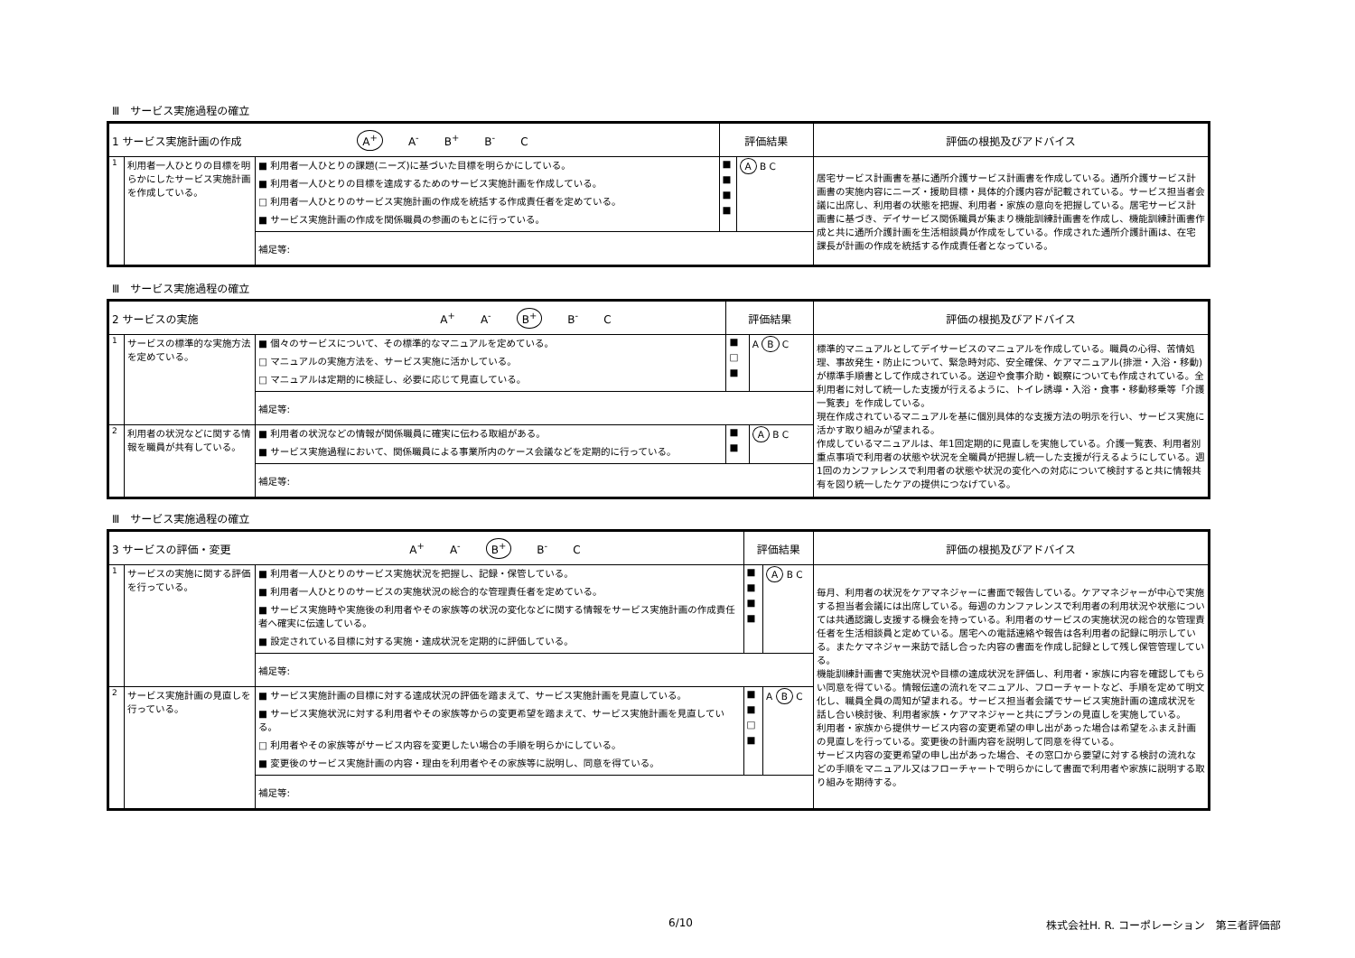Ⅲ　サービス実施過程の確立
| 1 サービス実施計画の作成 A<sup>+</sup> A<sup>-</sup> B<sup>+</sup> B<sup>-</sup> C | | | 評価結果 | | 評価の根拠及びアドバイス |
| 1 | 利用者一人ひとりの目標を明らかにしたサービス実施計画を作成している。 | ■ 利用者一人ひとりの課題(ニーズ)に基づいた目標を明らかにしている。 ■ 利用者一人ひとりの目標を達成するためのサービス実施計画を作成している。 □ 利用者一人ひとりのサービス実施計画の作成を統括する作成責任者を定めている。 ■ サービス実施計画の作成を関係職員の参画のもとに行っている。 | ■ ■ ■ ■ | A B C | 居宅サービス計画書を基に通所介護サービス計画書を作成している。通所介護サービス計画書の実施内容にニーズ・援助目標・具体的介護内容が記載されている。サービス担当者会議に出席し、利用者の状態を把握、利用者・家族の意向を把握している。居宅サービス計画書に基づき、デイサービス関係職員が集まり機能訓練計画書を作成し、機能訓練計画書作成と共に通所介護計画を生活相談員が作成をしている。作成された通所介護計画は、在宅課長が計画の作成を統括する作成責任者となっている。 |
| | | 補足等: | | | |
Ⅲ　サービス実施過程の確立
| 2 サービスの実施 A<sup>+</sup> A<sup>-</sup> B<sup>+</sup> B<sup>-</sup> C | | | 評価結果 | | 評価の根拠及びアドバイス |
| 1 | サービスの標準的な実施方法を定めている。 | ■ 個々のサービスについて、その標準的なマニュアルを定めている。 □ マニュアルの実施方法を、サービス実施に活かしている。 □ マニュアルは定期的に検証し、必要に応じて見直している。 | ■ □ ■ | A B C | 標準的マニュアルとしてデイサービスのマニュアルを作成している。職員の心得、苦情処理、事故発生・防止について、緊急時対応、安全確保、ケアマニュアル(排泄・入浴・移動)が標準手順書として作成されている。送迎や食事介助・観察についても作成されている。全利用者に対して統一した支援が行えるように、トイレ誘導・入浴・食事・移動移乗等「介護一覧表」を作成している。 現在作成されているマニュアルを基に個別具体的な支援方法の明示を行い、サービス実施に活かす取り組みが望まれる。 作成しているマニュアルは、年1回定期的に見直しを実施している。介護一覧表、利用者別重点事項で利用者の状態や状況を全職員が把握し統一した支援が行えるようにしている。週1回のカンファレンスで利用者の状態や状況の変化への対応について検討すると共に情報共有を図り統一したケアの提供につなげている。 |
| | | 補足等: | | | |
| 2 | 利用者の状況などに関する情報を職員が共有している。 | ■ 利用者の状況などの情報が関係職員に確実に伝わる取組がある。 ■ サービス実施過程において、関係職員による事業所内のケース会議などを定期的に行っている。 | ■ ■ | A B C | |
| | | 補足等: | | | |
Ⅲ　サービス実施過程の確立
| 3 サービスの評価・変更 A<sup>+</sup> A<sup>-</sup> B<sup>+</sup> B<sup>-</sup> C | | | 評価結果 | | 評価の根拠及びアドバイス |
| 1 | サービスの実施に関する評価を行っている。 | ■ 利用者一人ひとりのサービス実施状況を把握し、記録・保管している。 ■ 利用者一人ひとりのサービスの実施状況の総合的な管理責任者を定めている。 ■ サービス実施時や実施後の利用者やその家族等の状況の変化などに関する情報をサービス実施計画の作成責任者へ確実に伝達している。 ■ 設定されている目標に対する実施・達成状況を定期的に評価している。 | ■ ■ ■ ■ | A B C | 毎月、利用者の状況をケアマネジャーに書面で報告している。ケアマネジャーが中心で実施する担当者会議には出席している。毎週のカンファレンスで利用者の利用状況や状態については共通認識し支援する機会を持っている。利用者のサービスの実施状況の総合的な管理責任者を生活相談員と定めている。居宅への電話連絡や報告は各利用者の記録に明示している。またケマネジャー来訪で話し合った内容の書面を作成し記録として残し保管管理している。 機能訓練計画書で実施状況や目標の達成状況を評価し、利用者・家族に内容を確認してもらい同意を得ている。情報伝達の流れをマニュアル、フローチャートなど、手順を定めて明文化し、職員全員の周知が望まれる。サービス担当者会議でサービス実施計画の達成状況を話し合い検討後、利用者家族・ケアマネジャーと共にプランの見直しを実施している。 利用者・家族から提供サービス内容の変更希望の申し出があった場合は希望をふまえ計画の見直しを行っている。変更後の計画内容を説明して同意を得ている。 サービス内容の変更希望の申し出があった場合、その窓口から要望に対する検討の流れなどの手順をマニュアル又はフローチャートで明らかにして書面で利用者や家族に説明する取り組みを期待する。 |
| | | 補足等: | | | |
| 2 | サービス実施計画の見直しを行っている。 | ■ サービス実施計画の目標に対する達成状況の評価を踏まえて、サービス実施計画を見直している。 ■ サービス実施状況に対する利用者やその家族等からの変更希望を踏まえて、サービス実施計画を見直している。 □ 利用者やその家族等がサービス内容を変更したい場合の手順を明らかにしている。 ■ 変更後のサービス実施計画の内容・理由を利用者やその家族等に説明し、同意を得ている。 | ■ ■ □ ■ | A B C | |
| | | 補足等: | | | |
6/10
株式会社H. R. コーポレーション　第三者評価部